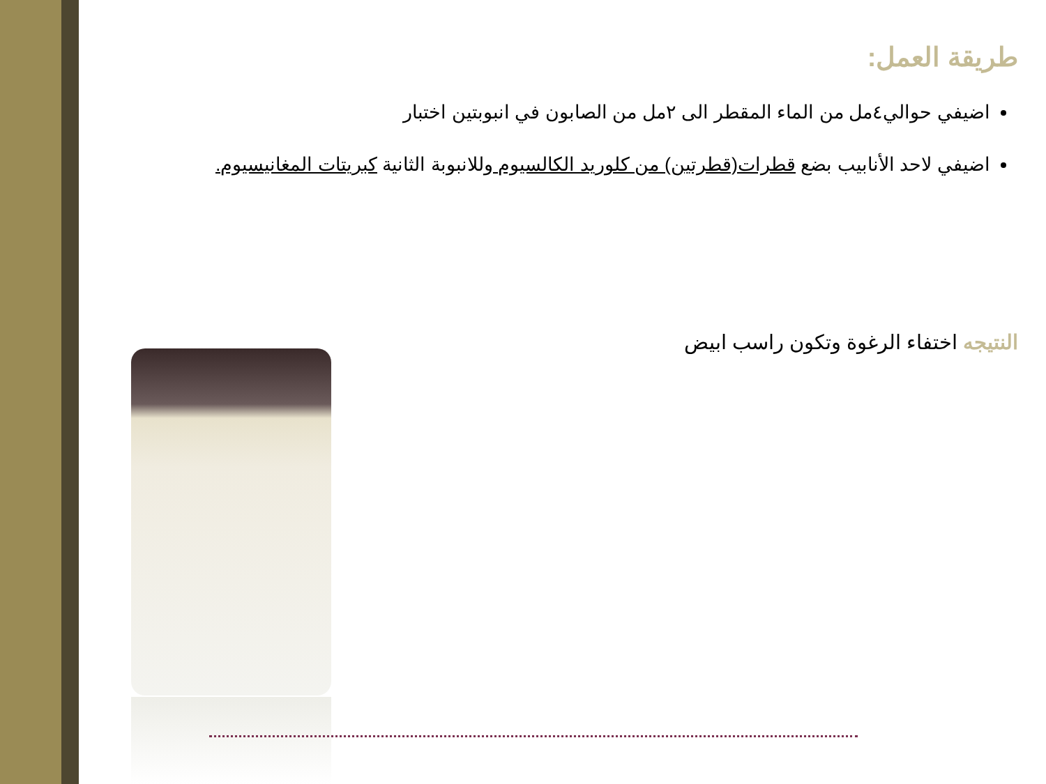طريقة العمل:
اضيفي حوالي٤مل من الماء المقطر الى ٢مل من الصابون في انبوبتين اختبار
اضيفي لاحد الأنابيب بضع قطرات(قطرتين) من كلوريد الكالسيوم وللانبوبة الثانية كبريتات المغانيسيوم.
النتيجه اختفاء الرغوة وتكون راسب ابيض